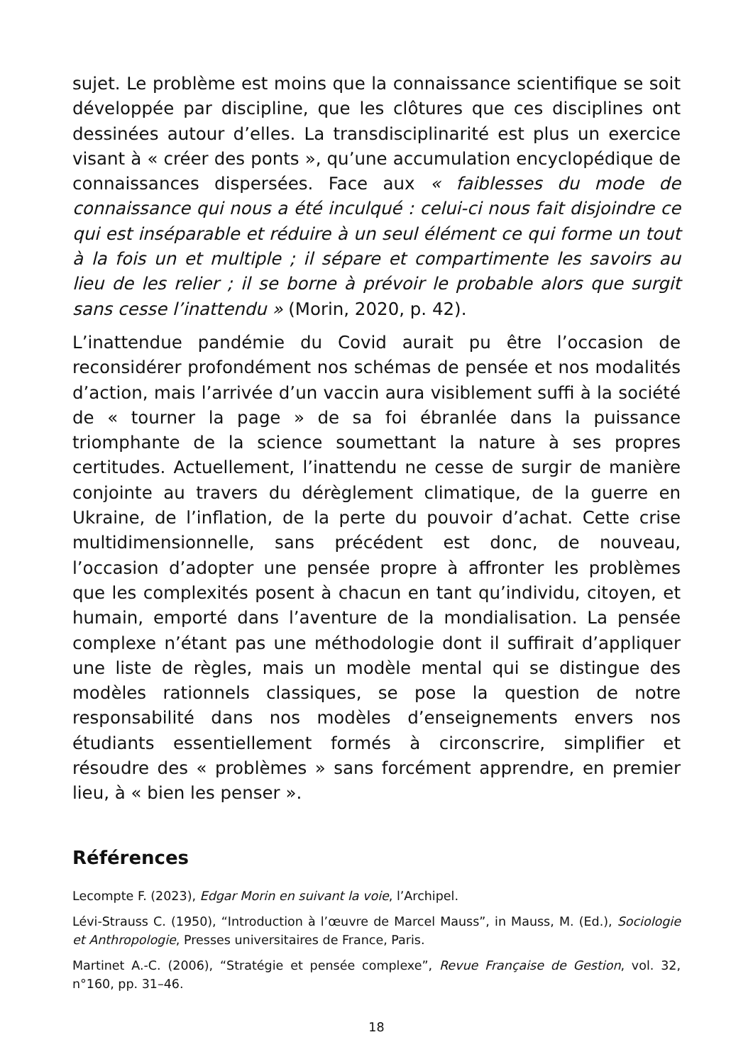sujet. Le problème est moins que la connaissance scientifique se soit développée par discipline, que les clôtures que ces disciplines ont dessinées autour d’elles. La transdisciplinarité est plus un exercice visant à « créer des ponts », qu’une accumulation encyclopédique de connaissances dispersées. Face aux « faiblesses du mode de connaissance qui nous a été inculqué : celui-ci nous fait disjoindre ce qui est inséparable et réduire à un seul élément ce qui forme un tout à la fois un et multiple ; il sépare et compartimente les savoirs au lieu de les relier ; il se borne à prévoir le probable alors que surgit sans cesse l’inattendu » (Morin, 2020, p. 42).
L’inattendue pandémie du Covid aurait pu être l’occasion de reconsidérer profondément nos schémas de pensée et nos modalités d’action, mais l’arrivée d’un vaccin aura visiblement suffi à la société de « tourner la page » de sa foi ébranlée dans la puissance triomphante de la science soumettant la nature à ses propres certitudes. Actuellement, l’inattendu ne cesse de surgir de manière conjointe au travers du dérèglement climatique, de la guerre en Ukraine, de l’inflation, de la perte du pouvoir d’achat. Cette crise multidimensionnelle, sans précédent est donc, de nouveau, l’occasion d’adopter une pensée propre à affronter les problèmes que les complexités posent à chacun en tant qu’individu, citoyen, et humain, emporté dans l’aventure de la mondialisation. La pensée complexe n’étant pas une méthodologie dont il suffirait d’appliquer une liste de règles, mais un modèle mental qui se distingue des modèles rationnels classiques, se pose la question de notre responsabilité dans nos modèles d’enseignements envers nos étudiants essentiellement formés à circonscrire, simplifier et résoudre des « problèmes » sans forcément apprendre, en premier lieu, à « bien les penser ».
Références
Lecompte F. (2023), Edgar Morin en suivant la voie, l’Archipel.
Lévi-Strauss C. (1950), “Introduction à l’œuvre de Marcel Mauss”, in Mauss, M. (Ed.), Sociologie et Anthropologie, Presses universitaires de France, Paris.
Martinet A.-C. (2006), “Stratégie et pensée complexe”, Revue Française de Gestion, vol. 32, n°160, pp. 31–46.
18